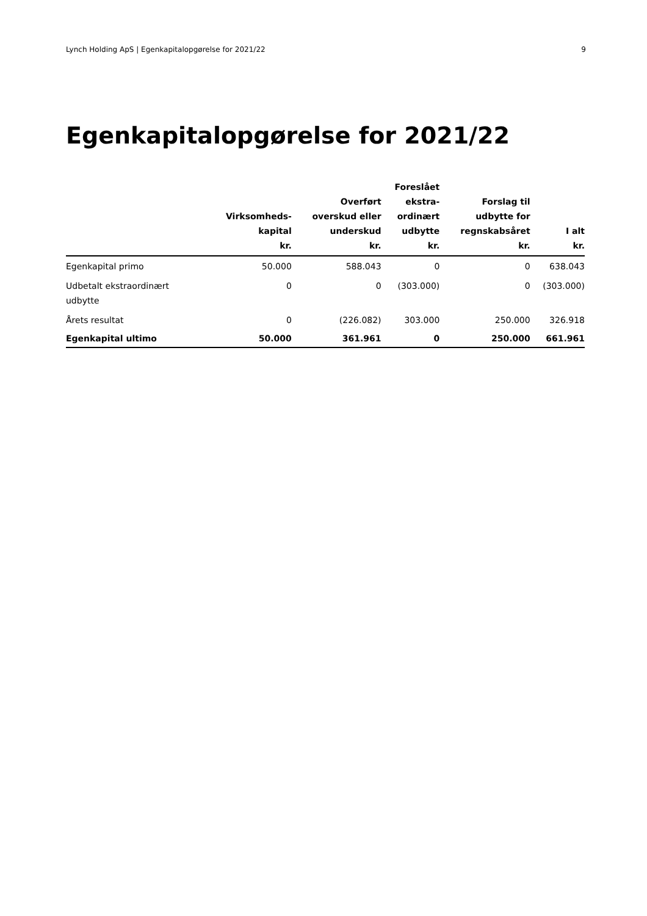Lynch Holding ApS | Egenkapitalopgørelse for 2021/22 9
Egenkapitalopgørelse for 2021/22
| | Virksomheds- kapital kr. | Overført overskud eller underskud kr. | Foreslået ekstra- ordinært udbytte kr. | Forslag til udbytte for regnskabsåret kr. | I alt kr. |
| --- | --- | --- | --- | --- | --- |
| Egenkapital primo | 50.000 | 588.043 | 0 | 0 | 638.043 |
| Udbetalt ekstraordinært udbytte | 0 | 0 | (303.000) | 0 | (303.000) |
| Årets resultat | 0 | (226.082) | 303.000 | 250.000 | 326.918 |
| Egenkapital ultimo | 50.000 | 361.961 | 0 | 250.000 | 661.961 |